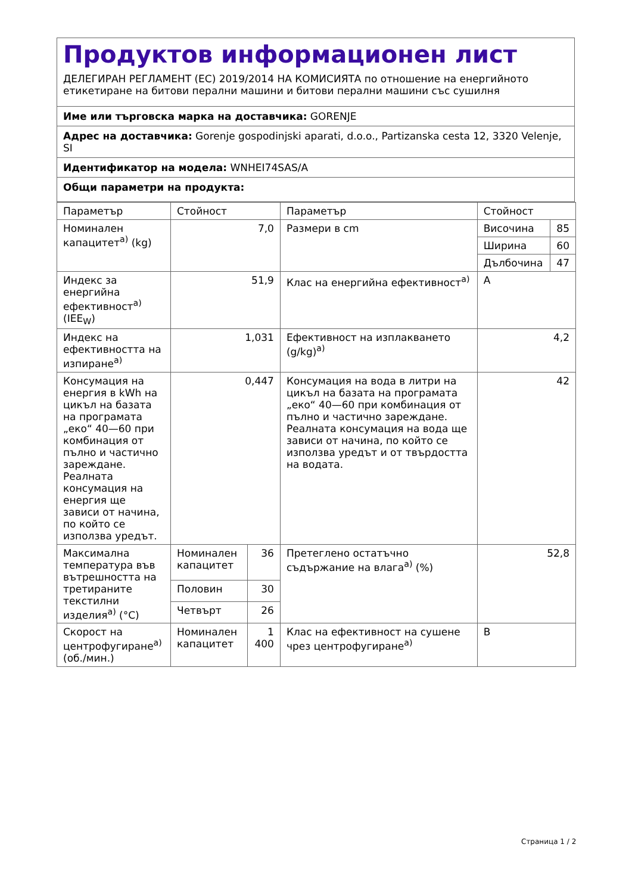Продуктов информационен лист
ДЕЛЕГИРАН РЕГЛАМЕНТ (ЕС) 2019/2014 НА КОМИСИЯТА по отношение на енергийното етикетиране на битови перални машини и битови перални машини със сушилня
Име или търговска марка на доставчика: GORENJE
Адрес на доставчика: Gorenje gospodinjski aparati, d.o.o., Partizanska cesta 12, 3320 Velenje, SI
Идентификатор на модела: WNHEI74SAS/A
Общи параметри на продукта:
| Параметър | Стойност | | Параметър | Стойност | |
| Номинален капацитет<sup>a)</sup> (kg) | 7,0 | | Размери в cm | Височина | 85 |
| | | | | Ширина | 60 |
| | | | | Дълбочина | 47 |
| Индекс за енергийна ефективност<sup>a)</sup> (IEE<sub>W</sub>) | 51,9 | | Клас на енергийна ефективност<sup>a)</sup> | A | |
| Индекс на ефективността на изпиране<sup>a)</sup> | 1,031 | | Ефективност на изплакването (g/kg)<sup>a)</sup> | 4,2 | |
| Консумация на енергия в kWh на цикъл на базата на програмата „еко“ 40—60 при комбинация от пълно и частично зареждане. Реалната консумация на енергия ще зависи от начина, по който се използва уредът. | 0,447 | | Консумация на вода в литри на цикъл на базата на програмата „еко“ 40—60 при комбинация от пълно и частично зареждане. Реалната консумация на вода ще зависи от начина, по който се използва уредът и от твърдостта на водата. | 42 | |
| Максимална температура във вътрешността на третираните текстилни изделия<sup>a)</sup> (°C) | Номинален капацитет | 36 | Претеглено остатъчно съдържание на влага<sup>a)</sup> (%) | 52,8 | |
| | Половин | 30 | | | |
| | Четвърт | 26 | | | |
| Скорост на центрофугиране<sup>a)</sup> (об./мин.) | Номинален капацитет | 1 400 | Клас на ефективност на сушене чрез центрофугиране<sup>a)</sup> | B | |
Страница 1 / 2